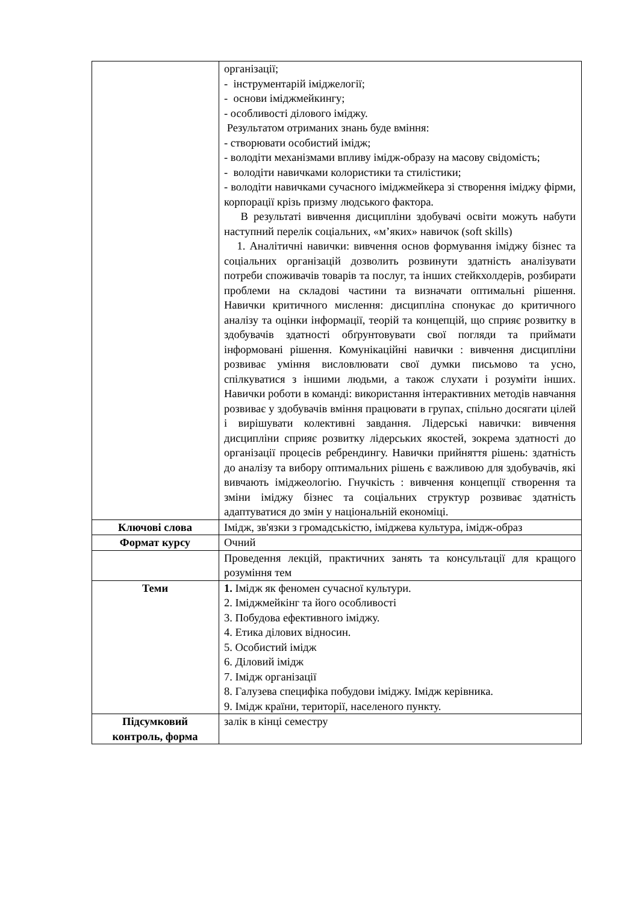| | організації; - інструментарій іміджелогії; - основи іміджмейкингу; - особливості ділового іміджу. Результатом отриманих знань буде вміння: - створювати особистий імідж; - володіти механізмами впливу імідж-образу на масову свідомість; - володіти навичками колористики та стилістики; - володіти навичками сучасного іміджмейкера зі створення іміджу фірми, корпорації крізь призму людського фактора. В результаті вивчення дисципліни здобувачі освіти можуть набути наступний перелік соціальних, «м’яких» навичок (soft skills) 1. Аналітичні навички: вивчення основ формування іміджу бізнес та соціальних організацій дозволить розвинути здатність аналізувати потреби споживачів товарів та послуг, та інших стейкхолдерів, розбирати проблеми на складові частини та визначати оптимальні рішення. Навички критичного мислення: дисципліна спонукає до критичного аналізу та оцінки інформації, теорій та концепцій, що сприяє розвитку в здобувачів здатності обґрунтовувати свої погляди та приймати інформовані рішення. Комунікаційні навички : вивчення дисципліни розвиває уміння висловлювати свої думки письмово та усно, спілкуватися з іншими людьми, а також слухати і розуміти інших. Навички роботи в команді: використання інтерактивних методів навчання розвиває у здобувачів вміння працювати в групах, спільно досягати цілей і вирішувати колективні завдання. Лідерські навички: вивчення дисципліни сприяє розвитку лідерських якостей, зокрема здатності до організації процесів ребрендингу. Навички прийняття рішень: здатність до аналізу та вибору оптимальних рішень є важливою для здобувачів, які вивчають іміджеологію. Гнучкість : вивчення концепції створення та зміни іміджу бізнес та соціальних структур розвиває здатність адаптуватися до змін у національній економіці. |
| Ключові слова | Імідж, зв'язки з громадськістю, іміджева культура, імідж-образ |
| Формат курсу | Очний |
| | Проведення лекцій, практичних занять та консультації для кращого розуміння тем |
| Теми | 1. Імідж як феномен сучасної культури. 2. Іміджмейкінг та його особливості 3. Побудова ефективного іміджу. 4. Етика ділових відносин. 5. Особистий імідж 6. Діловий імідж 7. Імідж організації 8. Галузева специфіка побудови іміджу. Імідж керівника. 9. Імідж країни, території, населеного пункту. |
| Підсумковий контроль, форма | залік в кінці семестру |